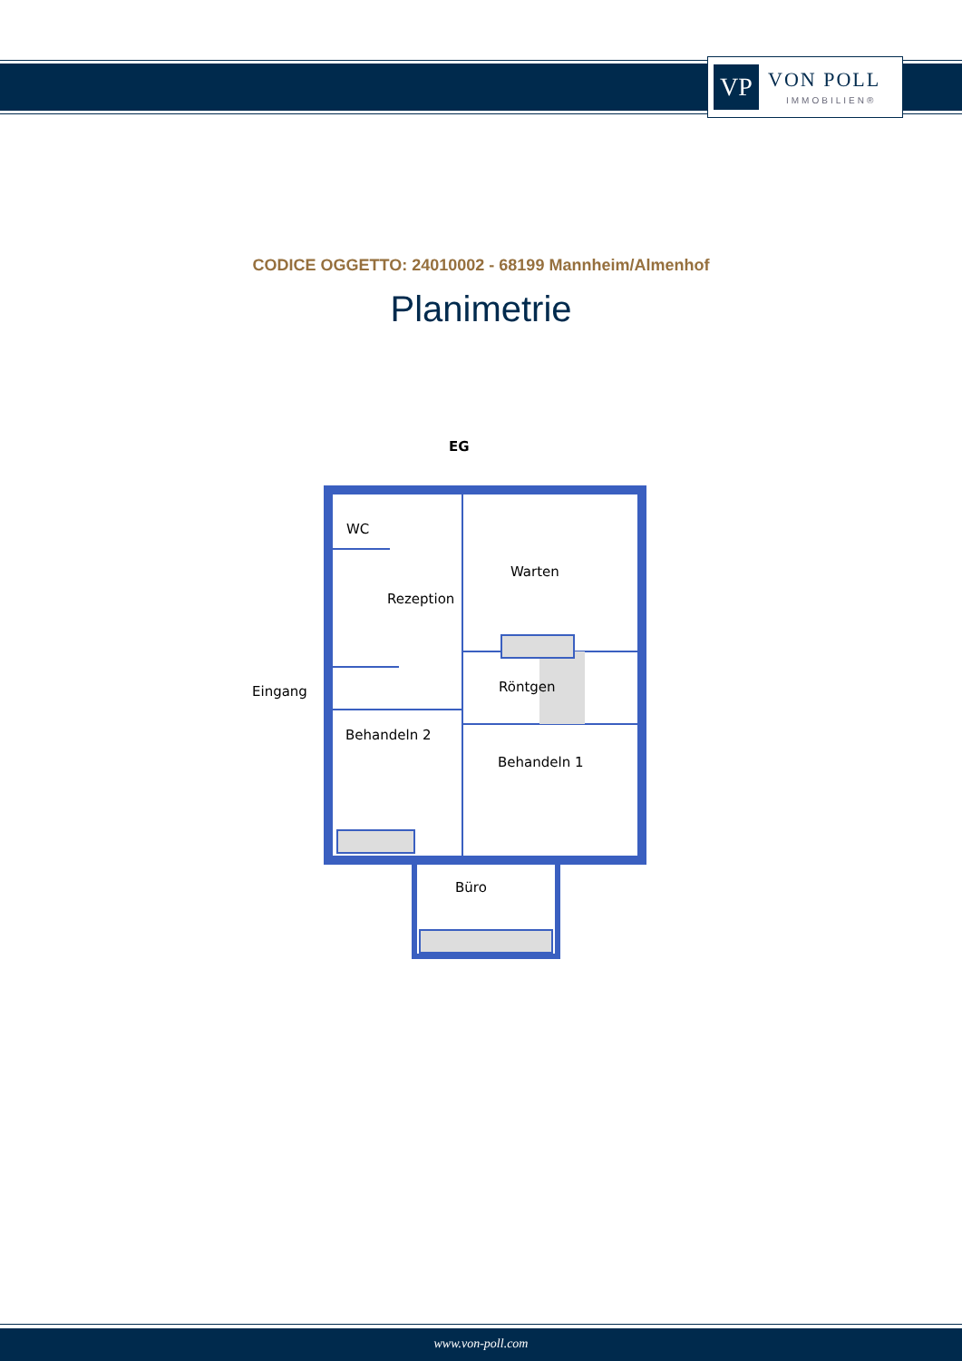VP VON POLL
IMMOBILIEN®
CODICE OGGETTO: 24010002 - 68199 Mannheim/Almenhof
Planimetrie
EG
WC
Rezeption
Warten
Röntgen
Eingang
Behandeln 2
Behandeln 1
Büro
www.von-poll.com